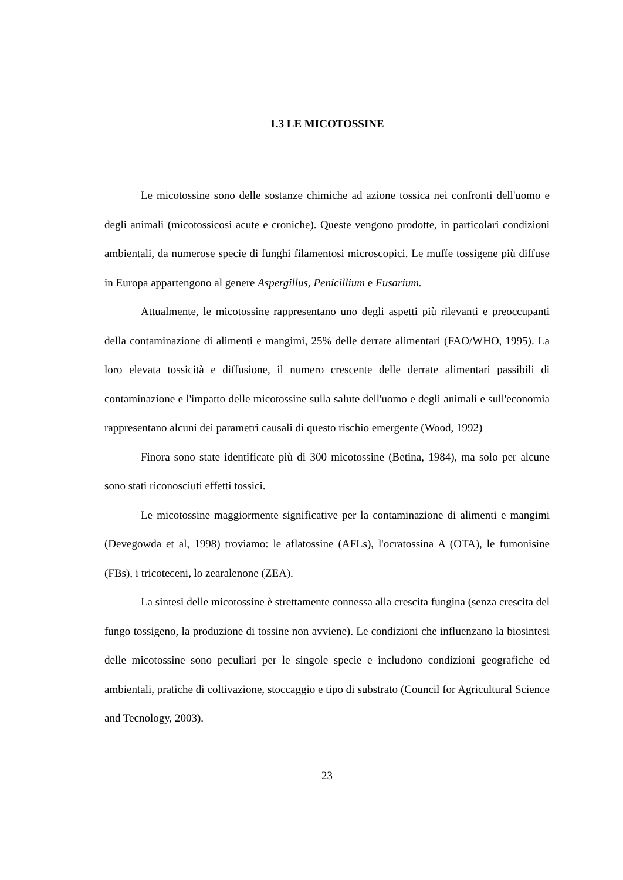1.3 LE MICOTOSSINE
Le micotossine sono delle sostanze chimiche ad azione tossica nei confronti dell'uomo e degli animali (micotossicosi acute e croniche). Queste vengono prodotte, in particolari condizioni ambientali, da numerose specie di funghi filamentosi microscopici. Le muffe tossigene più diffuse in Europa appartengono al genere Aspergillus, Penicillium e Fusarium.
Attualmente, le micotossine rappresentano uno degli aspetti più rilevanti e preoccupanti della contaminazione di alimenti e mangimi, 25% delle derrate alimentari (FAO/WHO, 1995). La loro elevata tossicità e diffusione, il numero crescente delle derrate alimentari passibili di contaminazione e l'impatto delle micotossine sulla salute dell'uomo e degli animali e sull'economia rappresentano alcuni dei parametri causali di questo rischio emergente (Wood, 1992)
Finora sono state identificate più di 300 micotossine (Betina, 1984), ma solo per alcune sono stati riconosciuti effetti tossici.
Le micotossine maggiormente significative per la contaminazione di alimenti e mangimi (Devegowda et al, 1998) troviamo: le aflatossine (AFLs), l'ocratossina A (OTA), le fumonisine (FBs), i tricoteceni, lo zearalenone (ZEA).
La sintesi delle micotossine è strettamente connessa alla crescita fungina (senza crescita del fungo tossigeno, la produzione di tossine non avviene). Le condizioni che influenzano la biosintesi delle micotossine sono peculiari per le singole specie e includono condizioni geografiche ed ambientali, pratiche di coltivazione, stoccaggio e tipo di substrato (Council for Agricultural Science and Tecnology, 2003).
23